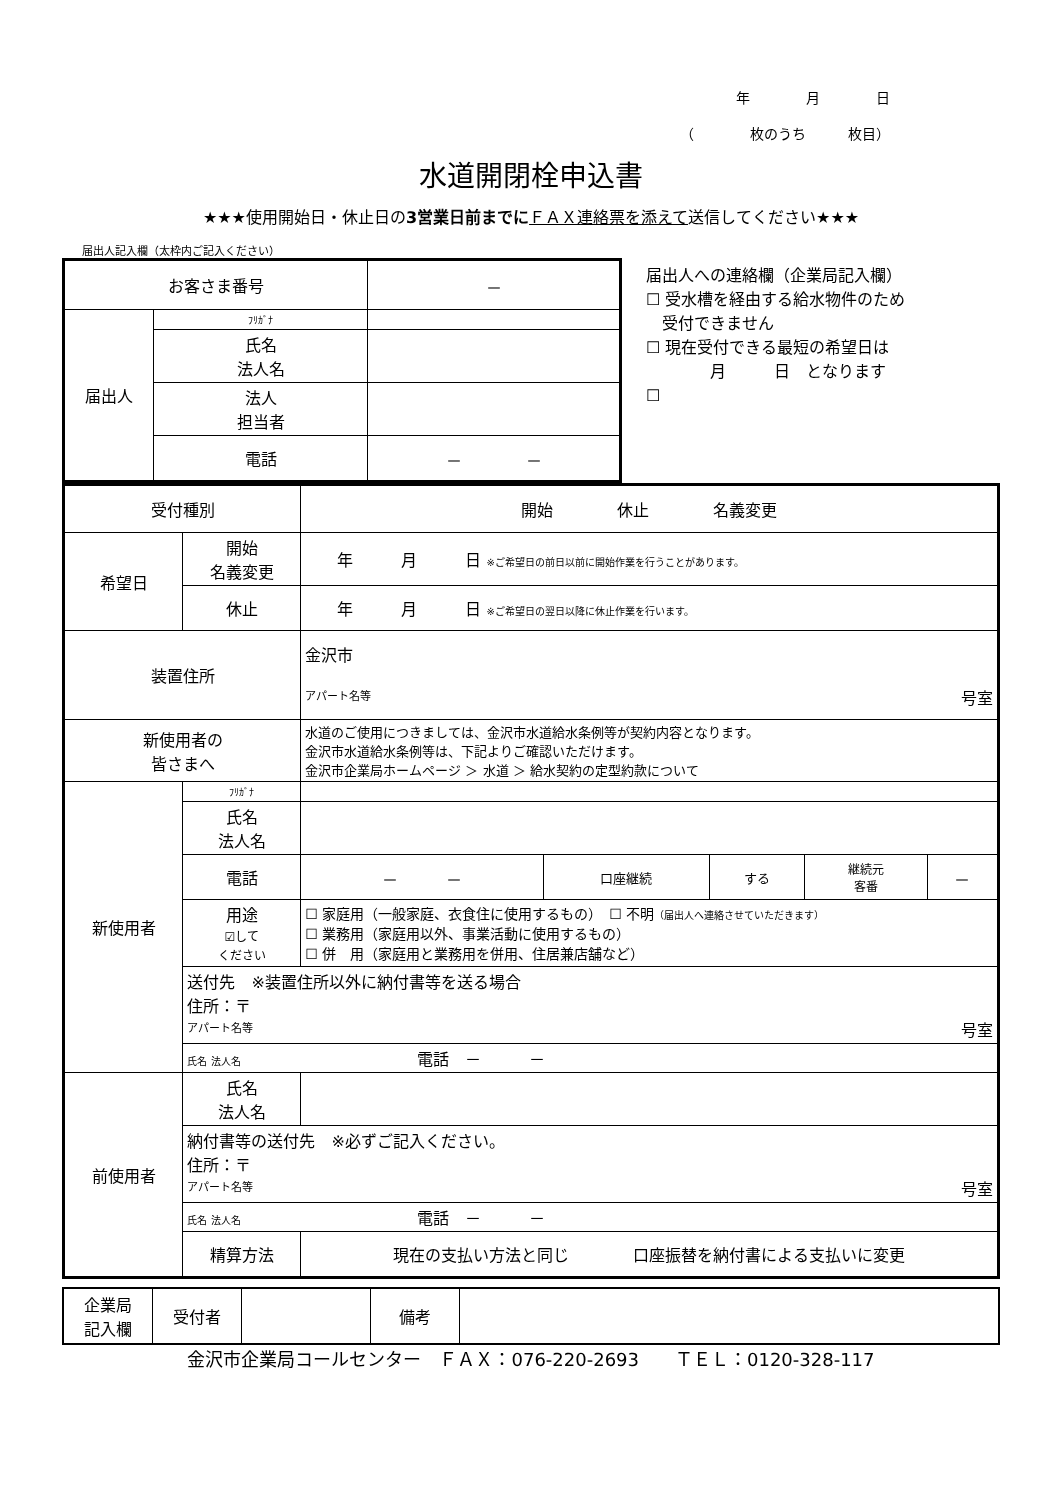年　　　　月　　　　日
（　　　　枚のうち　　　枚目）
水道開閉栓申込書
★★★使用開始日・休止日の3営業日前までに ＦＡＸ連絡票を添えて送信してください★★★
届出人記入欄（太枠内ご記入ください）
| お客さま番号 | | － |
| 届出人 | ﾌﾘｶﾞﾅ | |
| | 氏名 法人名 | |
| | 法人 担当者 | |
| | 電話 | － － |
届出人への連絡欄（企業局記入欄）
☐ 受水槽を経由する給水物件のため
　受付できません
☐ 現在受付できる最短の希望日は
　　　　月　　　日　となります
☐
| 受付種別 | | 開始 休止 名義変更 | | | | |
| 希望日 | 開始 名義変更 | 年 月 日 ※ご希望日の前日以前に開始作業を行うことがあります。 | | | | |
| | 休止 | 年 月 日 ※ご希望日の翌日以降に休止作業を行います。 | | | | |
| 装置住所 | | 金沢市 アパート名等 号室 | | | | |
| 新使用者の 皆さまへ | | 水道のご使用につきましては、金沢市水道給水条例等が契約内容となります。 金沢市水道給水条例等は、下記よりご確認いただけます。 金沢市企業局ホームページ ＞ 水道 ＞ 給水契約の定型約款について | | | | |
| 新使用者 | ﾌﾘｶﾞﾅ | | | | | |
| | 氏名 法人名 | | | | | |
| | 電話 | － － | 口座継続 | する | 継続元 客番 | － |
| | 用途 ☑して ください | ☐ 家庭用（一般家庭、衣食住に使用するもの） ☐ 不明 （届出人へ連絡させていただきます） ☐ 業務用（家庭用以外、事業活動に使用するもの） ☐ 併 用（家庭用と業務用を併用、住居兼店舗など） | | | | |
| | 送付先 ※装置住所以外に納付書等を送る場合 住所：〒 アパート名等 号室 | | | | | |
| | 氏名 法人名 電話 － － | | | | | |
| 前使用者 | 氏名 法人名 | | | | | |
| | 納付書等の送付先 ※必ずご記入ください。 住所：〒 アパート名等 号室 | | | | | |
| | 氏名 法人名 電話 － － | | | | | |
| | 精算方法 | 現在の支払い方法と同じ 口座振替を納付書による支払いに変更 | | | | |
| 企業局 記入欄 | 受付者 | | 備考 | |
金沢市企業局コールセンター　ＦＡＸ：076-220-2693　　ＴＥＬ：0120-328-117